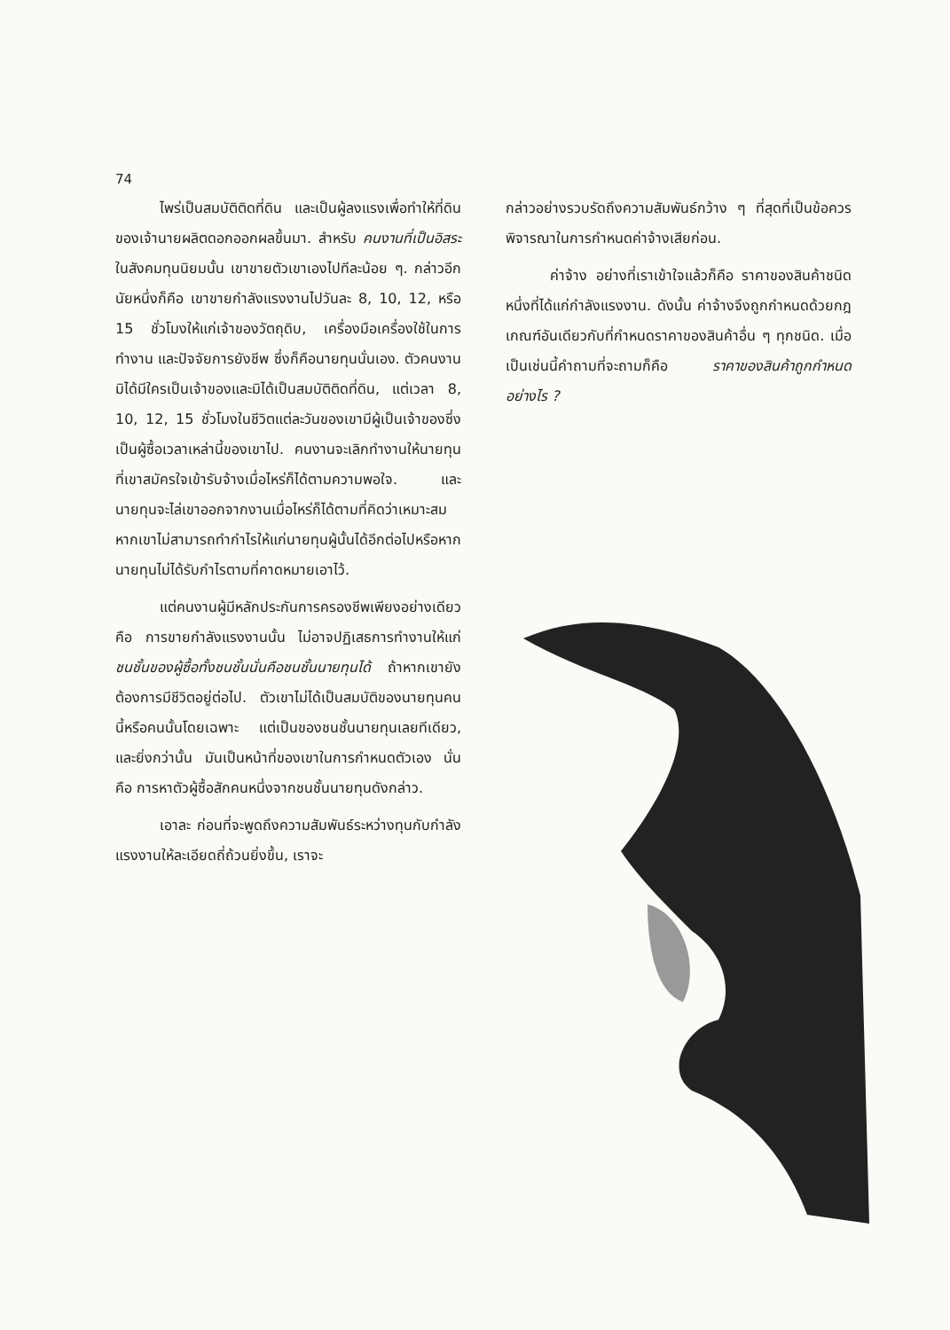74
ไพร่เป็นสมบัติติดที่ดิน และเป็นผู้ลงแรงเพื่อทำให้ที่ดินของเจ้านายผลิตดอกออกผลขึ้นมา. สำหรับ คนงานที่เป็นอิสระ ในสังคมทุนนิยมนั้น เขาขายตัวเขาเองไปทีละน้อย ๆ. กล่าวอีกนัยหนึ่งก็คือ เขาขายกำลังแรงงานไปวันละ 8, 10, 12, หรือ 15 ชั่วโมงให้แก่เจ้าของวัตถุดิบ, เครื่องมือเครื่องใช้ในการทำงาน และปัจจัยการยังชีพ ซึ่งก็คือนายทุนนั่นเอง. ตัวคนงานมิได้มีใครเป็นเจ้าของและมิได้เป็นสมบัติติดที่ดิน, แต่เวลา 8, 10, 12, 15 ชั่วโมงในชีวิตแต่ละวันของเขามีผู้เป็นเจ้าของซึ่งเป็นผู้ซื้อเวลาเหล่านี้ของเขาไป. คนงานจะเลิกทำงานให้นายทุนที่เขาสมัครใจเข้ารับจ้างเมื่อไหร่ก็ได้ตามความพอใจ. และนายทุนจะไล่เขาออกจากงานเมื่อไหร่ก็ได้ตามที่คิดว่าเหมาะสม หากเขาไม่สามารถทำกำไรให้แก่นายทุนผู้นั้นได้อีกต่อไปหรือหากนายทุนไม่ได้รับกำไรตามที่คาดหมายเอาไว้.
แต่คนงานผู้มีหลักประกันการครองชีพเพียงอย่างเดียวคือ การขายกำลังแรงงานนั้น ไม่อาจปฏิเสธการทำงานให้แก่ ชนชั้นของผู้ซื้อทั้งชนชั้นนั่นคือชนชั้นนายทุนได้ ถ้าหากเขายังต้องการมีชีวิตอยู่ต่อไป. ตัวเขาไม่ได้เป็นสมบัติของนายทุนคนนี้หรือคนนั้นโดยเฉพาะ แต่เป็นของชนชั้นนายทุนเลยทีเดียว, และยิ่งกว่านั้น มันเป็นหน้าที่ของเขาในการกำหนดตัวเอง นั่นคือ การหาตัวผู้ซื้อสักคนหนึ่งจากชนชั้นนายทุนดังกล่าว.
เอาละ ก่อนที่จะพูดถึงความสัมพันธ์ระหว่างทุนกับกำลังแรงงานให้ละเอียดถี่ถ้วนยิ่งขึ้น, เราจะ
กล่าวอย่างรวบรัดถึงความสัมพันธ์กว้าง ๆ ที่สุดที่เป็นข้อควรพิจารณาในการกำหนดค่าจ้างเสียก่อน.
ค่าจ้าง อย่างที่เราเข้าใจแล้วก็คือ ราคาของสินค้าชนิดหนึ่งที่ได้แก่กำลังแรงงาน. ดังนั้น ค่าจ้างจึงถูกกำหนดด้วยกฎเกณฑ์อันเดียวกับที่กำหนดราคาของสินค้าอื่น ๆ ทุกชนิด. เมื่อเป็นเช่นนี้คำถามที่จะถามก็คือ ราคาของสินค้าถูกกำหนดอย่างไร ?